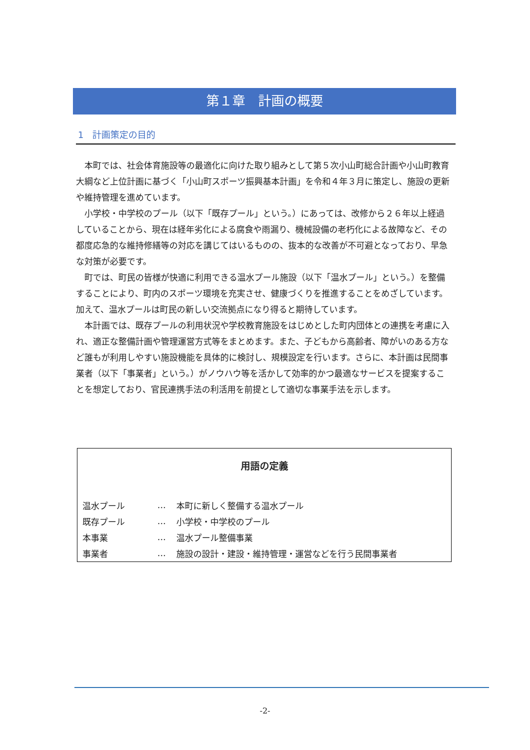第１章　計画の概要
1　計画策定の目的
本町では、社会体育施設等の最適化に向けた取り組みとして第５次小山町総合計画や小山町教育大綱など上位計画に基づく「小山町スポーツ振興基本計画」を令和４年３月に策定し、施設の更新や維持管理を進めています。
小学校・中学校のプール（以下「既存プール」という。）にあっては、改修から２６年以上経過していることから、現在は経年劣化による腐食や雨漏り、機械設備の老朽化による故障など、その都度応急的な維持修繕等の対応を講じてはいるものの、抜本的な改善が不可避となっており、早急な対策が必要です。
町では、町民の皆様が快適に利用できる温水プール施設（以下「温水プール」という。）を整備することにより、町内のスポーツ環境を充実させ、健康づくりを推進することをめざしています。加えて、温水プールは町民の新しい交流拠点になり得ると期待しています。
本計画では、既存プールの利用状況や学校教育施設をはじめとした町内団体との連携を考慮に入れ、適正な整備計画や管理運営方式等をまとめます。また、子どもから高齢者、障がいのある方など誰もが利用しやすい施設機能を具体的に検討し、規模設定を行います。さらに、本計画は民間事業者（以下「事業者」という。）がノウハウ等を活かして効率的かつ最適なサービスを提案することを想定しており、官民連携手法の利活用を前提として適切な事業手法を示します。
用語の定義
| 温水プール | … | 本町に新しく整備する温水プール |
| 既存プール | … | 小学校・中学校のプール |
| 本事業 | … | 温水プール整備事業 |
| 事業者 | … | 施設の設計・建設・維持管理・運営などを行う民間事業者 |
-2-